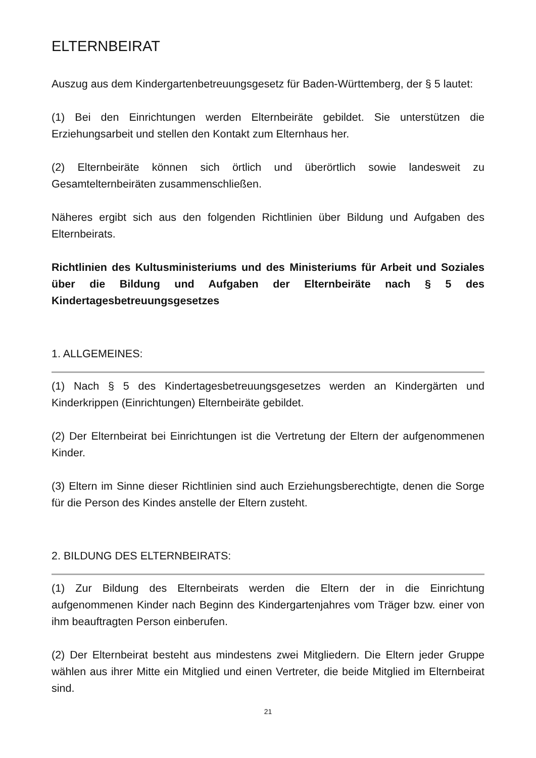ELTERNBEIRAT
Auszug aus dem Kindergartenbetreuungsgesetz für Baden-Württemberg, der § 5 lautet:
(1) Bei den Einrichtungen werden Elternbeiräte gebildet. Sie unterstützen die Erziehungsarbeit und stellen den Kontakt zum Elternhaus her.
(2) Elternbeiräte können sich örtlich und überörtlich sowie landesweit zu Gesamtelternbeiräten zusammenschließen.
Näheres ergibt sich aus den folgenden Richtlinien über Bildung und Aufgaben des Elternbeirats.
Richtlinien des Kultusministeriums und des Ministeriums für Arbeit und Soziales über die Bildung und Aufgaben der Elternbeiräte nach § 5 des Kindertagesbetreuungsgesetzes
1. ALLGEMEINES:
(1) Nach § 5 des Kindertagesbetreuungsgesetzes werden an Kindergärten und Kinderkrippen (Einrichtungen) Elternbeiräte gebildet.
(2) Der Elternbeirat bei Einrichtungen ist die Vertretung der Eltern der aufgenommenen Kinder.
(3) Eltern im Sinne dieser Richtlinien sind auch Erziehungsberechtigte, denen die Sorge für die Person des Kindes anstelle der Eltern zusteht.
2. BILDUNG DES ELTERNBEIRATS:
(1) Zur Bildung des Elternbeirats werden die Eltern der in die Einrichtung aufgenommenen Kinder nach Beginn des Kindergartenjahres vom Träger bzw. einer von ihm beauftragten Person einberufen.
(2) Der Elternbeirat besteht aus mindestens zwei Mitgliedern. Die Eltern jeder Gruppe wählen aus ihrer Mitte ein Mitglied und einen Vertreter, die beide Mitglied im Elternbeirat sind.
21